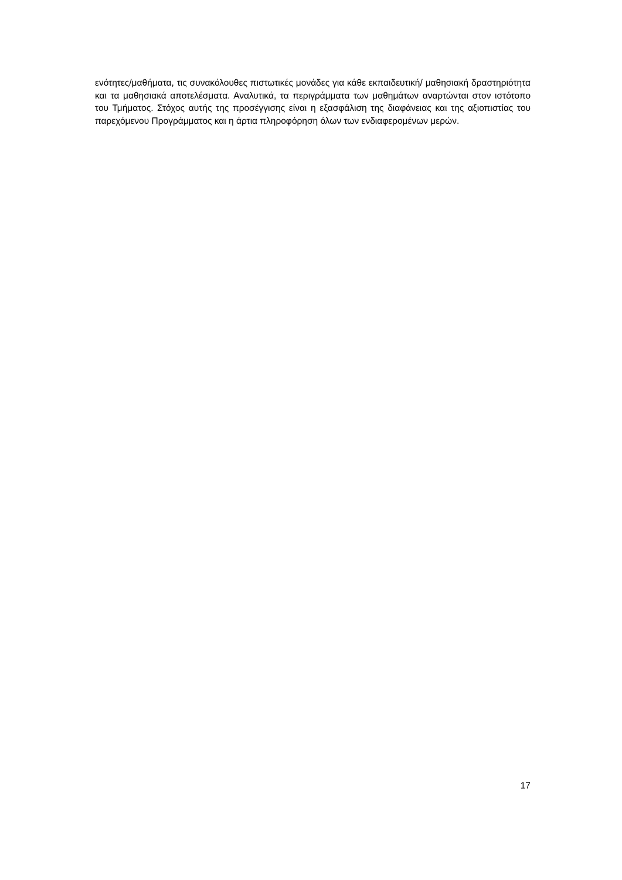ενότητες/μαθήματα, τις συνακόλουθες πιστωτικές μονάδες για κάθε εκπαιδευτική/ μαθησιακή δραστηριότητα και τα μαθησιακά αποτελέσματα. Αναλυτικά, τα περιγράμματα των μαθημάτων αναρτώνται στον ιστότοπο του Τμήματος. Στόχος αυτής της προσέγγισης είναι η εξασφάλιση της διαφάνειας και της αξιοπιστίας του παρεχόμενου Προγράμματος και η άρτια πληροφόρηση όλων των ενδιαφερομένων μερών.
17